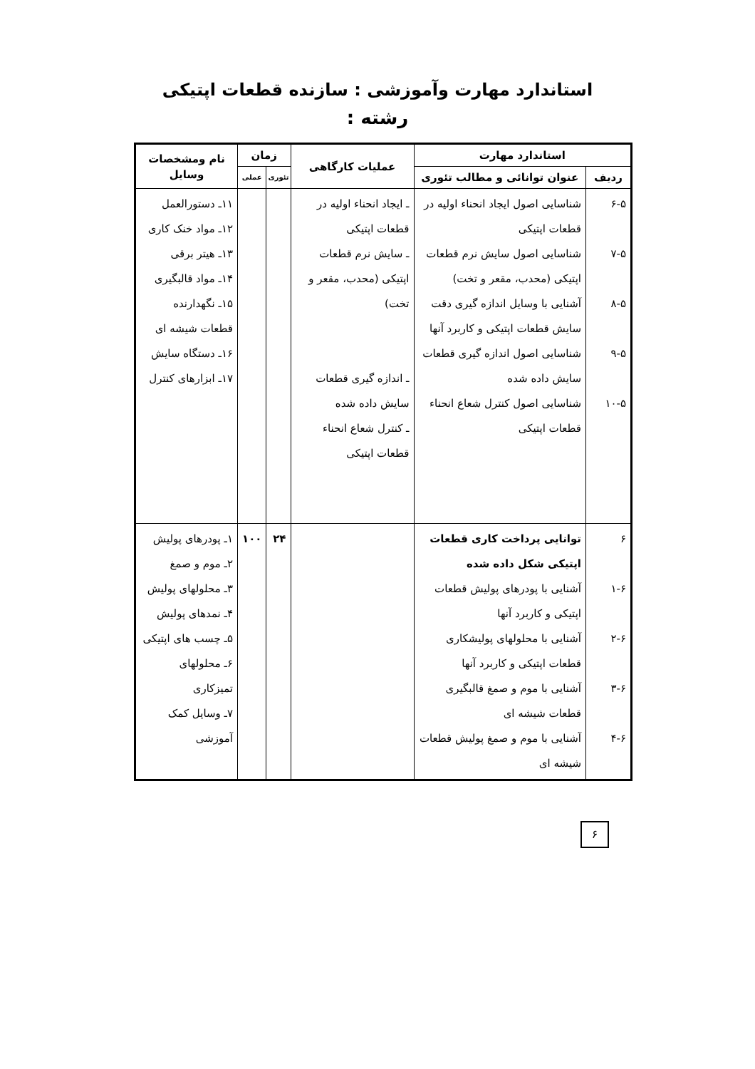استاندارد مهارت وآموزشی : سازنده قطعات اپتیکی
رشته :
| استاندارد مهارت | | عملیات کارگاهی | زمان | | نام ومشخصات وسایل |
| --- | --- | --- | --- | --- | --- |
| ردیف | عنوان توانائی و مطالب تئوری | | تئوری | عملی | |
| ۶-۵ ۷-۵ ۸-۵ ۹-۵ ۱۰-۵ | شناسایی اصول ایجاد انحناء اولیه در قطعات اپتیکی شناسایی اصول سایش نرم قطعات اپتیکی (محدب، مقعر و تخت) آشنایی با وسایل اندازه گیری دقت سایش قطعات اپتیکی و کاربرد آنها شناسایی اصول اندازه گیری قطعات سایش داده شده شناسایی اصول کنترل شعاع انحناء قطعات اپتیکی | ـ ایجاد انحناء اولیه در قطعات اپتیکی ـ سایش نرم قطعات اپتیکی (محدب، مقعر و تخت) ـ اندازه گیری قطعات سایش داده شده ـ کنترل شعاع انحناء قطعات اپتیکی | | | ۱۱ـ دستورالعمل ۱۲ـ مواد خنک کاری ۱۳ـ هیتر برقی ۱۴ـ مواد قالبگیری ۱۵ـ نگهدارنده قطعات شیشه ای ۱۶ـ دستگاه سایش ۱۷ـ ابزارهای کنترل |
| ۶ ۱-۶ ۲-۶ ۳-۶ ۴-۶ | توانایی پرداخت کاری قطعات اپتیکی شکل داده شده آشنایی با پودرهای پولیش قطعات اپتیکی و کاربرد آنها آشنایی با محلولهای پولیشکاری قطعات اپتیکی و کاربرد آنها آشنایی با موم و صمغ قالبگیری قطعات شیشه ای آشنایی با موم و صمغ پولیش قطعات شیشه ای | | ۲۴ | ۱۰۰ | ۱ـ پودرهای پولیش ۲ـ موم و صمغ ۳ـ محلولهای پولیش ۴ـ نمدهای پولیش ۵ـ چسب های اپتیکی ۶ـ محلولهای تمیزکاری ۷ـ وسایل کمک آموزشی |
۶